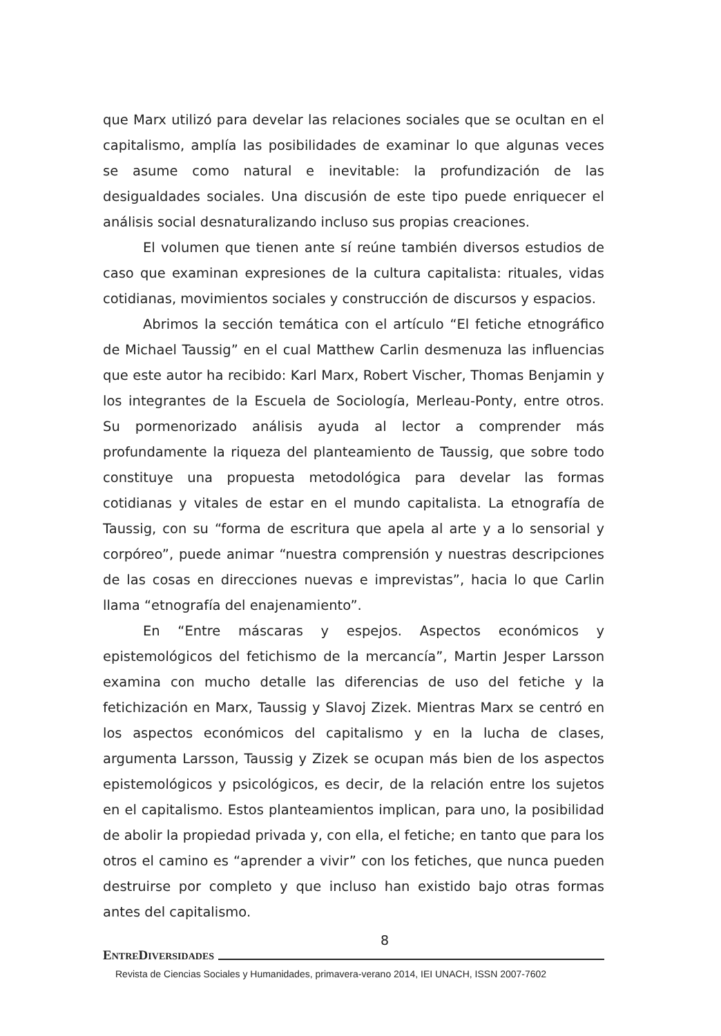que Marx utilizó para develar las relaciones sociales que se ocultan en el capitalismo, amplía las posibilidades de examinar lo que algunas veces se asume como natural e inevitable: la profundización de las desigualdades sociales. Una discusión de este tipo puede enriquecer el análisis social desnaturalizando incluso sus propias creaciones.
El volumen que tienen ante sí reúne también diversos estudios de caso que examinan expresiones de la cultura capitalista: rituales, vidas cotidianas, movimientos sociales y construcción de discursos y espacios.
Abrimos la sección temática con el artículo “El fetiche etnográfico de Michael Taussig” en el cual Matthew Carlin desmenuza las influencias que este autor ha recibido: Karl Marx, Robert Vischer, Thomas Benjamin y los integrantes de la Escuela de Sociología, Merleau-Ponty, entre otros. Su pormenorizado análisis ayuda al lector a comprender más profundamente la riqueza del planteamiento de Taussig, que sobre todo constituye una propuesta metodológica para develar las formas cotidianas y vitales de estar en el mundo capitalista. La etnografía de Taussig, con su “forma de escritura que apela al arte y a lo sensorial y corpóreo”, puede animar “nuestra comprensión y nuestras descripciones de las cosas en direcciones nuevas e imprevistas”, hacia lo que Carlin llama “etnografía del enajenamiento”.
En “Entre máscaras y espejos. Aspectos económicos y epistemológicos del fetichismo de la mercancía”, Martin Jesper Larsson examina con mucho detalle las diferencias de uso del fetiche y la fetichización en Marx, Taussig y Slavoj Zizek. Mientras Marx se centró en los aspectos económicos del capitalismo y en la lucha de clases, argumenta Larsson, Taussig y Zizek se ocupan más bien de los aspectos epistemológicos y psicológicos, es decir, de la relación entre los sujetos en el capitalismo. Estos planteamientos implican, para uno, la posibilidad de abolir la propiedad privada y, con ella, el fetiche; en tanto que para los otros el camino es “aprender a vivir” con los fetiches, que nunca pueden destruirse por completo y que incluso han existido bajo otras formas antes del capitalismo.
8
ENTREDIVERSIDADES
Revista de Ciencias Sociales y Humanidades, primavera-verano 2014, IEI UNACH, ISSN 2007-7602